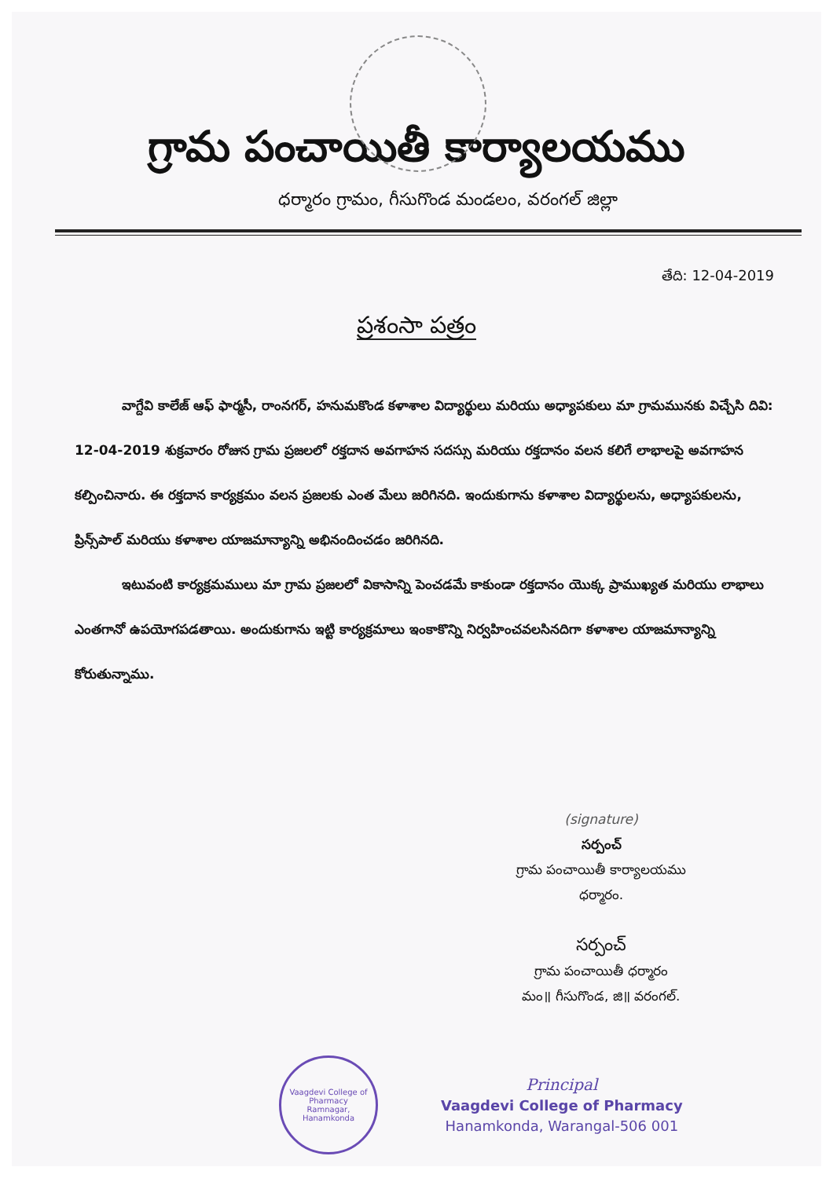గ్రామ పంచాయితీ కార్యాలయము
ధర్మారం గ్రామం, గీసుగొండ మండలం, వరంగల్ జిల్లా
తేది: 12-04-2019
ప్రశంసా పత్రం
వాగ్దేవి కాలేజ్ ఆఫ్ ఫార్మసీ, రాంనగర్, హనుమకొండ కళాశాల విద్యార్థులు మరియు అధ్యాపకులు మా గ్రామమునకు విచ్చేసి దివి: 12-04-2019 శుక్రవారం రోజున గ్రామ ప్రజలలో రక్తదాన అవగాహన సదస్సు మరియు రక్తదానం వలన కలిగే లాభాలపై అవగాహన కల్పించినారు. ఈ రక్తదాన కార్యక్రమం వలన ప్రజలకు ఎంత మేలు జరిగినది. ఇందుకుగాను కళాశాల విద్యార్థులను, అధ్యాపకులను, ప్రిన్స్‌పాల్ మరియు కళాశాల యాజమాన్యాన్ని అభినందించడం జరిగినది.
ఇటువంటి కార్యక్రమములు మా గ్రామ ప్రజలలో వికాసాన్ని పెంచడమే కాకుండా రక్తదానం యొక్క ప్రాముఖ్యత మరియు లాభాలు ఎంతగానో ఉపయోగపడతాయి. అందుకుగాను ఇట్టి కార్యక్రమాలు ఇంకాకొన్ని నిర్వహించవలసినదిగా కళాశాల యాజమాన్యాన్ని కోరుతున్నాము.
(signature)
సర్పంచ్
గ్రామ పంచాయితీ కార్యాలయము
ధర్మారం.
సర్పంచ్
గ్రామ పంచాయితీ ధర్మారం
మం॥ గీసుగొండ, జి॥ వరంగల్.
Vaagdevi College of Pharmacy
Ramnagar, Hanamkonda
Principal
Vaagdevi College of Pharmacy
Hanamkonda, Warangal-506 001